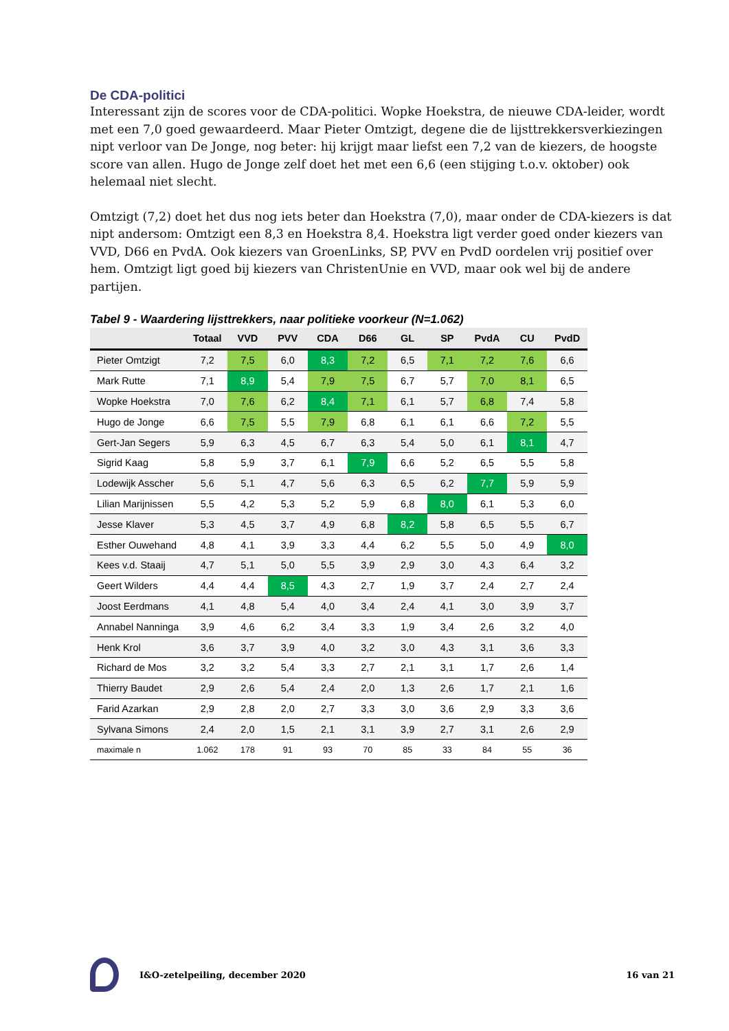De CDA-politici
Interessant zijn de scores voor de CDA-politici. Wopke Hoekstra, de nieuwe CDA-leider, wordt met een 7,0 goed gewaardeerd. Maar Pieter Omtzigt, degene die de lijsttrekkersverkiezingen nipt verloor van De Jonge, nog beter: hij krijgt maar liefst een 7,2 van de kiezers, de hoogste score van allen. Hugo de Jonge zelf doet het met een 6,6 (een stijging t.o.v. oktober) ook helemaal niet slecht.
Omtzigt (7,2) doet het dus nog iets beter dan Hoekstra (7,0), maar onder de CDA-kiezers is dat nipt andersom: Omtzigt een 8,3 en Hoekstra 8,4. Hoekstra ligt verder goed onder kiezers van VVD, D66 en PvdA. Ook kiezers van GroenLinks, SP, PVV en PvdD oordelen vrij positief over hem. Omtzigt ligt goed bij kiezers van ChristenUnie en VVD, maar ook wel bij de andere partijen.
Tabel 9 - Waardering lijsttrekkers, naar politieke voorkeur (N=1.062)
| | Totaal | VVD | PVV | CDA | D66 | GL | SP | PvdA | CU | PvdD |
| --- | --- | --- | --- | --- | --- | --- | --- | --- | --- | --- |
| Pieter Omtzigt | 7,2 | 7,5 | 6,0 | 8,3 | 7,2 | 6,5 | 7,1 | 7,2 | 7,6 | 6,6 |
| Mark Rutte | 7,1 | 8,9 | 5,4 | 7,9 | 7,5 | 6,7 | 5,7 | 7,0 | 8,1 | 6,5 |
| Wopke Hoekstra | 7,0 | 7,6 | 6,2 | 8,4 | 7,1 | 6,1 | 5,7 | 6,8 | 7,4 | 5,8 |
| Hugo de Jonge | 6,6 | 7,5 | 5,5 | 7,9 | 6,8 | 6,1 | 6,1 | 6,6 | 7,2 | 5,5 |
| Gert-Jan Segers | 5,9 | 6,3 | 4,5 | 6,7 | 6,3 | 5,4 | 5,0 | 6,1 | 8,1 | 4,7 |
| Sigrid Kaag | 5,8 | 5,9 | 3,7 | 6,1 | 7,9 | 6,6 | 5,2 | 6,5 | 5,5 | 5,8 |
| Lodewijk Asscher | 5,6 | 5,1 | 4,7 | 5,6 | 6,3 | 6,5 | 6,2 | 7,7 | 5,9 | 5,9 |
| Lilian Marijnissen | 5,5 | 4,2 | 5,3 | 5,2 | 5,9 | 6,8 | 8,0 | 6,1 | 5,3 | 6,0 |
| Jesse Klaver | 5,3 | 4,5 | 3,7 | 4,9 | 6,8 | 8,2 | 5,8 | 6,5 | 5,5 | 6,7 |
| Esther Ouwehand | 4,8 | 4,1 | 3,9 | 3,3 | 4,4 | 6,2 | 5,5 | 5,0 | 4,9 | 8,0 |
| Kees v.d. Staaij | 4,7 | 5,1 | 5,0 | 5,5 | 3,9 | 2,9 | 3,0 | 4,3 | 6,4 | 3,2 |
| Geert Wilders | 4,4 | 4,4 | 8,5 | 4,3 | 2,7 | 1,9 | 3,7 | 2,4 | 2,7 | 2,4 |
| Joost Eerdmans | 4,1 | 4,8 | 5,4 | 4,0 | 3,4 | 2,4 | 4,1 | 3,0 | 3,9 | 3,7 |
| Annabel Nanninga | 3,9 | 4,6 | 6,2 | 3,4 | 3,3 | 1,9 | 3,4 | 2,6 | 3,2 | 4,0 |
| Henk Krol | 3,6 | 3,7 | 3,9 | 4,0 | 3,2 | 3,0 | 4,3 | 3,1 | 3,6 | 3,3 |
| Richard de Mos | 3,2 | 3,2 | 5,4 | 3,3 | 2,7 | 2,1 | 3,1 | 1,7 | 2,6 | 1,4 |
| Thierry Baudet | 2,9 | 2,6 | 5,4 | 2,4 | 2,0 | 1,3 | 2,6 | 1,7 | 2,1 | 1,6 |
| Farid Azarkan | 2,9 | 2,8 | 2,0 | 2,7 | 3,3 | 3,0 | 3,6 | 2,9 | 3,3 | 3,6 |
| Sylvana Simons | 2,4 | 2,0 | 1,5 | 2,1 | 3,1 | 3,9 | 2,7 | 3,1 | 2,6 | 2,9 |
| maximale n | 1.062 | 178 | 91 | 93 | 70 | 85 | 33 | 84 | 55 | 36 |
I&O-zetelpeiling, december 2020 16 van 21